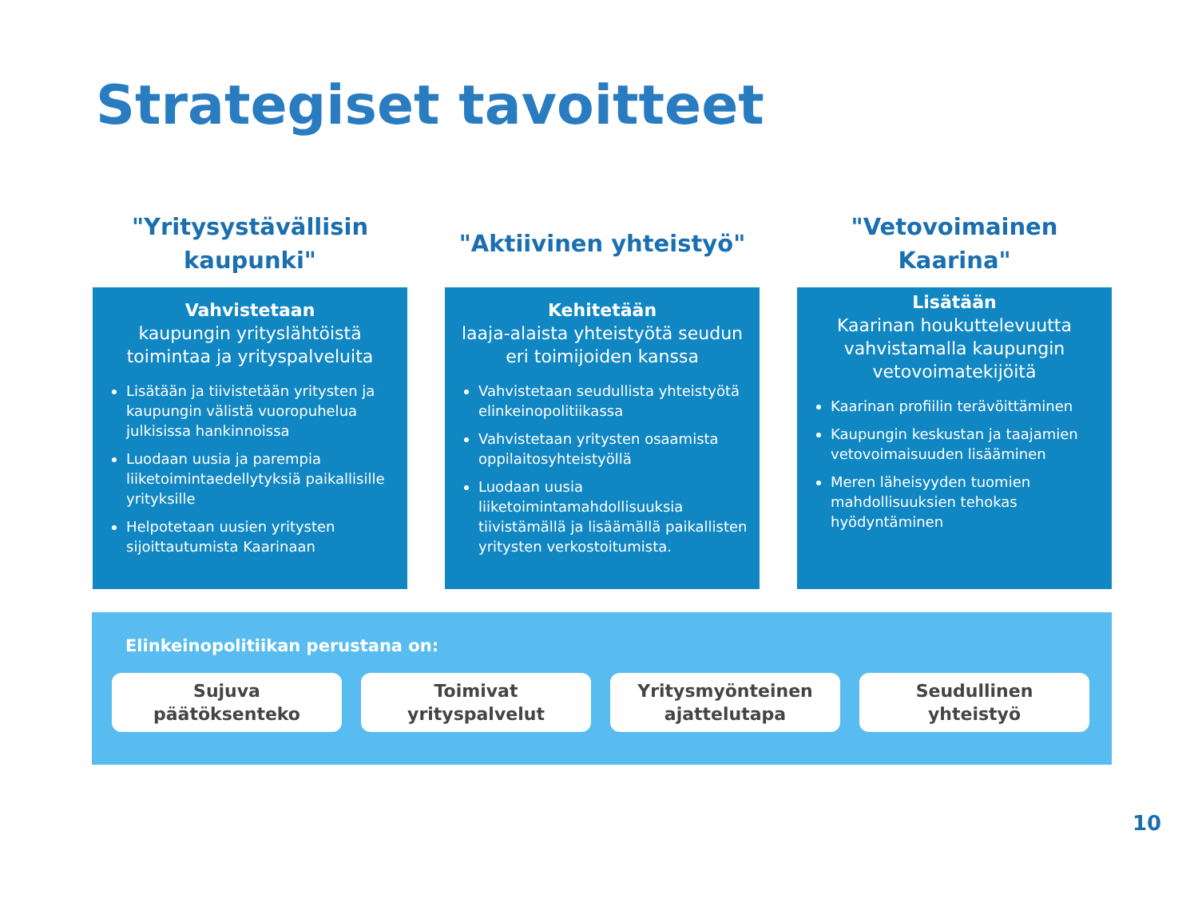Strategiset tavoitteet
"Yritysystävällisin
kaupunki"
Vahvistetaan
kaupungin yrityslähtöistä toimintaa ja yrityspalveluita
Lisätään ja tiivistetään yritysten ja kaupungin välistä vuoropuhelua julkisissa hankinnoissa
Luodaan uusia ja parempia liiketoimintaedellytyksiä paikallisille yrityksille
Helpotetaan uusien yritysten sijoittautumista Kaarinaan
"Aktiivinen yhteistyö"
Kehitetään
laaja-alaista yhteistyötä seudun eri toimijoiden kanssa
Vahvistetaan seudullista yhteistyötä elinkeinopolitiikassa
Vahvistetaan yritysten osaamista oppilaitosyhteistyöllä
Luodaan uusia liiketoimintamahdollisuuksia tiivistämällä ja lisäämällä paikallisten yritysten verkostoitumista.
"Vetovoimainen
Kaarina"
Lisätään
Kaarinan houkuttelevuutta vahvistamalla kaupungin vetovoimatekijöitä
Kaarinan profiilin terävöittäminen
Kaupungin keskustan ja taajamien vetovoimaisuuden lisääminen
Meren läheisyyden tuomien mahdollisuuksien tehokas hyödyntäminen
Elinkeinopolitiikan perustana on:
Sujuva
päätöksenteko
Toimivat
yrityspalvelut
Yritysmyönteinen
ajattelutapa
Seudullinen
yhteistyö
10